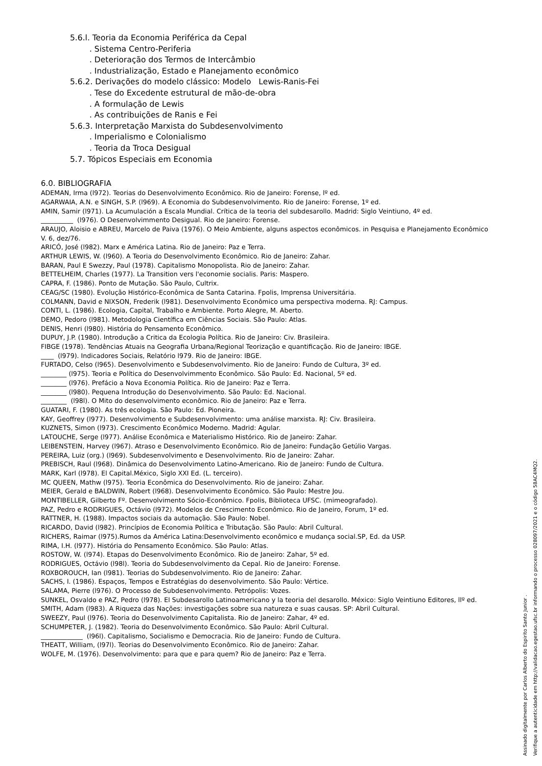5.6.l. Teoria da Economia Periférica da Cepal
. Sistema Centro-Periferia
. Deterioração dos Termos de Intercâmbio
. Industrialização, Estado e Planejamento econômico
5.6.2. Derivações do modelo clássico: Modelo Lewis-Ranis-Fei
. Tese do Excedente estrutural de mão-de-obra
. A formulação de Lewis
. As contribuições de Ranis e Fei
5.6.3. Interpretação Marxista do Subdesenvolvimento
. Imperialismo e Colonialismo
. Teoria da Troca Desigual
5.7. Tópicos Especiais em Economia
6.0. BIBLIOGRAFIA
ADEMAN, Irma (l972). Teorias do Desenvolvimento Econômico. Rio de Janeiro: Forense, lº ed.
AGARWAIA, A.N. e SINGH, S.P. (l969). A Economia do Subdesenvolvimento. Rio de Janeiro: Forense, 1º ed.
AMIN, Samir (l971). La Acumulación a Escala Mundial. Crítica de la teoria del subdesarollo. Madrid: Siglo Veintiuno, 4º ed.
__________ (l976). O Desenvolvimmento Desigual. Rio de Janeiro: Forense.
ARAUJO, Aloisio e ABREU, Marcelo de Paiva (1976). O Meio Ambiente, alguns aspectos econômicos. in Pesquisa e Planejamento Econômico V. 6, dez/76.
ARICÓ, José (l982). Marx e América Latina. Rio de Janeiro: Paz e Terra.
ARTHUR LEWIS, W. (l960). A Teoria do Desenvolvimento Econômico. Rio de Janeiro: Zahar.
BARAN, Paul E Swezzy, Paul (1978). Capitalismo Monopolista. Rio de Janeiro: Zahar.
BETTELHEIM, Charles (1977). La Transition vers l'economie socialis. Paris: Maspero.
CAPRA, F. (1986). Ponto de Mutação. São Paulo, Cultrix.
CEAG/SC (1980). Evolução Histórico-Econômica de Santa Catarina. Fpolis, Imprensa Universitária.
COLMANN, David e NIXSON, Frederik (l981). Desenvolvimento Econômico uma perspectiva moderna. RJ: Campus.
CONTI, L. (1986). Ecologia, Capital, Trabalho e Ambiente. Porto Alegre, M. Aberto.
DEMO, Pedoro (l981). Metodologia Científica em Ciências Sociais. São Paulo: Atlas.
DENIS, Henri (l980). História do Pensamento Econômico.
DUPUY, J.P. (1980). Introdução a Critica da Ecologia Política. Rio de Janeiro: Civ. Brasileira.
FIBGE (1978). Tendências Atuais na Geografia Urbana/Regional Teorização e quantificação. Rio de Janeiro: IBGE.
____ (l979). Indicadores Sociais, Relatório l979. Rio de Janeiro: IBGE.
FURTADO, Celso (l965). Desenvolvimento e Subdesenvolvimento. Rio de Janeiro: Fundo de Cultura, 3º ed.
________ (l975). Teoria e Política do Desenvolvimmento Econômico. São Paulo: Ed. Nacional, 5º ed.
________ (l976). Prefácio a Nova Economia Política. Rio de Janeiro: Paz e Terra.
________ (l980). Pequena Introdução do Desenvolvimento. São Paulo: Ed. Nacional.
________ (l98l). O Mito do desenvolvimento econômico. Rio de Janeiro: Paz e Terra.
GUATARI, F. (1980). As três ecologia. São Paulo: Ed. Pioneira.
KAY, Geoffrey (l977). Desenvolvimento e Subdesenvolvimento: uma análise marxista. RJ: Civ. Brasileira.
KUZNETS, Simon (l973). Crescimento Econômico Moderno. Madrid: Agular.
LATOUCHE, Serge (l977). Análise Econômica e Materialismo Histórico. Rio de Janeiro: Zahar.
LEIBENSTEIN, Harvey (l967). Atraso e Desenvolvimento Econômico. Rio de Janeiro: Fundação Getúlio Vargas.
PEREIRA, Luiz (org.) (l969). Subdesenvolvimento e Desenvolvimento. Rio de Janeiro: Zahar.
PREBISCH, Raul (l968). Dinâmica do Desenvolvimento Latino-Americano. Rio de Janeiro: Fundo de Cultura.
MARK, Karl (l978). El Capital.México, Siglo XXI Ed. (L. terceiro).
MC QUEEN, Mathw (l975). Teoria Econômica do Desenvolvimento. Rio de janeiro: Zahar.
MEIER, Gerald e BALDWIN, Robert (l968). Desenvolvimento Econômico. São Paulo: Mestre Jou.
MONTIBELLER, Gilberto Fº. Desenvolvimento Sócio-Econômico. Fpolis, Biblioteca UFSC. (mimeografado).
PAZ, Pedro e RODRIGUES, Octávio (l972). Modelos de Crescimento Econômico. Rio de Janeiro, Forum, 1º ed.
RATTNER, H. (1988). Impactos sociais da automação. São Paulo: Nobel.
RICARDO, David (l982). Princípios de Economia Política e Tributação. São Paulo: Abril Cultural.
RICHERS, Raimar (l975).Rumos da América Latina:Desenvolvimento econômico e mudança social.SP, Ed. da USP.
RIMA, I.H. (l977). História do Pensamento Econômico. São Paulo: Atlas.
ROSTOW, W. (l974). Etapas do Desenvolvimento Econômico. Rio de Janeiro: Zahar, 5º ed.
RODRIGUES, Octávio (l98l). Teoria do Subdesenvolvimento da Cepal. Rio de Janeiro: Forense.
ROXBOROUCH, Ian (l981). Teorias do Subdesenvolvimento. Rio de Janeiro: Zahar.
SACHS, I. (1986). Espaços, Tempos e Estratégias do desenvolvimento. São Paulo: Vértice.
SALAMA, Pierre (l976). O Processo de Subdesenvolvimento. Petrópolis: Vozes.
SUNKEL, Osvaldo e PAZ, Pedro (l978). El Subdesarollo Latinoamericano y la teoria del desarollo. México: Siglo Veintiuno Editores, llº ed.
SMITH, Adam (l983). A Riqueza das Nações: investigações sobre sua natureza e suas causas. SP: Abril Cultural.
SWEEZY, Paul (l976). Teoria do Desenvolvimento Capitalista. Rio de Janeiro: Zahar, 4º ed.
SCHUMPETER, J. (1982). Teoria do Desenvolvimento Econômico. São Paulo: Abril Cultural.
_____________ (l96l). Capitalismo, Socialismo e Democracia. Rio de Janeiro: Fundo de Cultura.
THEATT, William, (l97l). Teorias do Desenvolvimento Econômico. Rio de Janeiro: Zahar.
WOLFE, M. (1976). Desenvolvimento: para que e para quem? Rio de Janeiro: Paz e Terra.
Assinado digitalmente por Carlos Alberto do Espirito Santo Junior .
Verifique a autenticidade em http://validacao.egestao.ufsc.br informando o processo 028097/2021 e o código 58AC4MQ2.